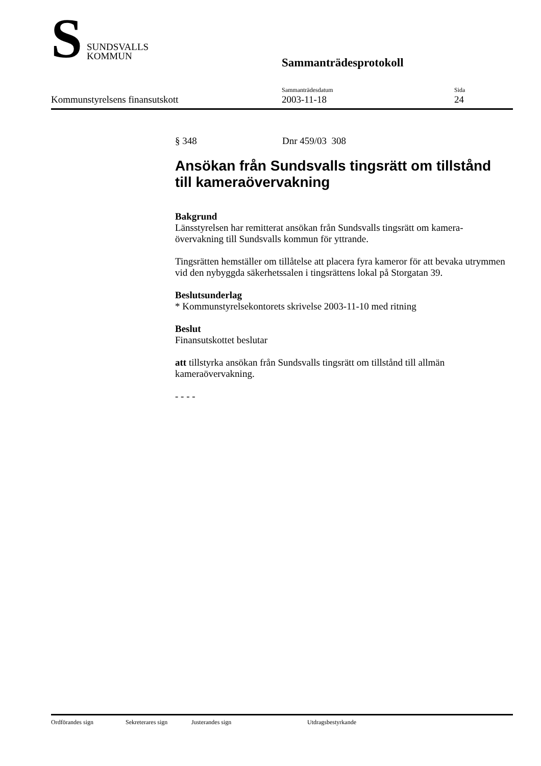S
SUNDSVALLS
KOMMUN
Sammanträdesprotokoll
Kommunstyrelsens finansutskott Sammanträdesdatum
2003-11-18
Sida
24
§ 348 Dnr 459/03 308
Ansökan från Sundsvalls tingsrätt om tillstånd till kameraövervakning
Bakgrund
Länsstyrelsen har remitterat ansökan från Sundsvalls tingsrätt om kamera-övervakning till Sundsvalls kommun för yttrande.
Tingsrätten hemställer om tillåtelse att placera fyra kameror för att bevaka utrymmen vid den nybyggda säkerhetssalen i tingsrättens lokal på Storgatan 39.
Beslutsunderlag
* Kommunstyrelsekontorets skrivelse 2003-11-10 med ritning
Beslut
Finansutskottet beslutar
att tillstyrka ansökan från Sundsvalls tingsrätt om tillstånd till allmän kameraövervakning.
- - - -
Ordförandes sign Sekreterares sign Justerandes sign Utdragsbestyrkande